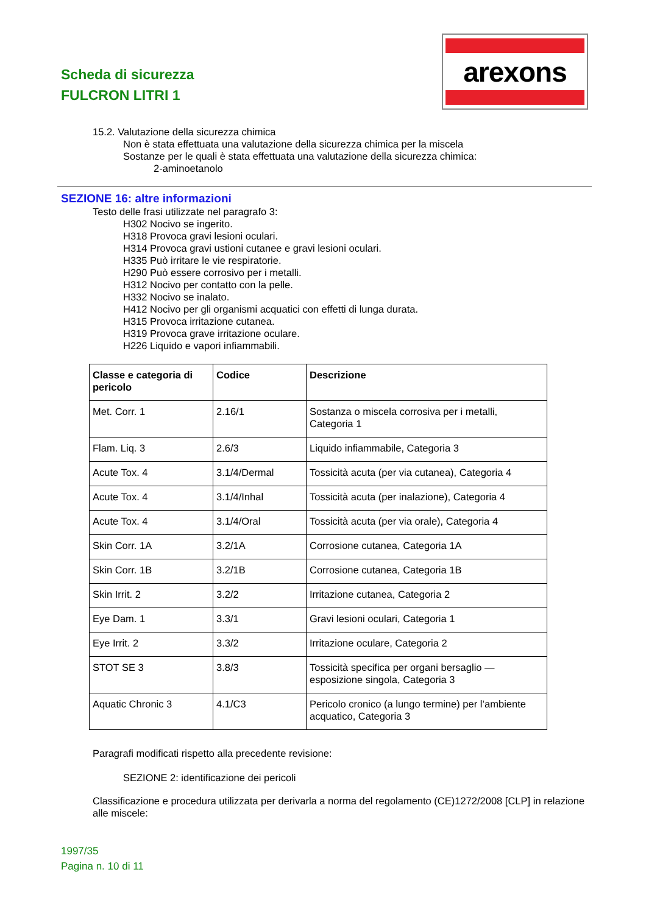Scheda di sicurezza
FULCRON LITRI 1
arexons
15.2. Valutazione della sicurezza chimica
Non è stata effettuata una valutazione della sicurezza chimica per la miscela
Sostanze per le quali è stata effettuata una valutazione della sicurezza chimica:
2-aminoetanolo
SEZIONE 16: altre informazioni
Testo delle frasi utilizzate nel paragrafo 3:
H302 Nocivo se ingerito.
H318 Provoca gravi lesioni oculari.
H314 Provoca gravi ustioni cutanee e gravi lesioni oculari.
H335 Può irritare le vie respiratorie.
H290 Può essere corrosivo per i metalli.
H312 Nocivo per contatto con la pelle.
H332 Nocivo se inalato.
H412 Nocivo per gli organismi acquatici con effetti di lunga durata.
H315 Provoca irritazione cutanea.
H319 Provoca grave irritazione oculare.
H226 Liquido e vapori infiammabili.
| Classe e categoria di pericolo | Codice | Descrizione |
| --- | --- | --- |
| Met. Corr. 1 | 2.16/1 | Sostanza o miscela corrosiva per i metalli, Categoria 1 |
| Flam. Liq. 3 | 2.6/3 | Liquido infiammabile, Categoria 3 |
| Acute Tox. 4 | 3.1/4/Dermal | Tossicità acuta (per via cutanea), Categoria 4 |
| Acute Tox. 4 | 3.1/4/Inhal | Tossicità acuta (per inalazione), Categoria 4 |
| Acute Tox. 4 | 3.1/4/Oral | Tossicità acuta (per via orale), Categoria 4 |
| Skin Corr. 1A | 3.2/1A | Corrosione cutanea, Categoria 1A |
| Skin Corr. 1B | 3.2/1B | Corrosione cutanea, Categoria 1B |
| Skin Irrit. 2 | 3.2/2 | Irritazione cutanea, Categoria 2 |
| Eye Dam. 1 | 3.3/1 | Gravi lesioni oculari, Categoria 1 |
| Eye Irrit. 2 | 3.3/2 | Irritazione oculare, Categoria 2 |
| STOT SE 3 | 3.8/3 | Tossicità specifica per organi bersaglio — esposizione singola, Categoria 3 |
| Aquatic Chronic 3 | 4.1/C3 | Pericolo cronico (a lungo termine) per l’ambiente acquatico, Categoria 3 |
Paragrafi modificati rispetto alla precedente revisione:
SEZIONE 2: identificazione dei pericoli
Classificazione e procedura utilizzata per derivarla a norma del regolamento (CE)1272/2008 [CLP] in relazione alle miscele:
1997/35
Pagina n. 10 di 11